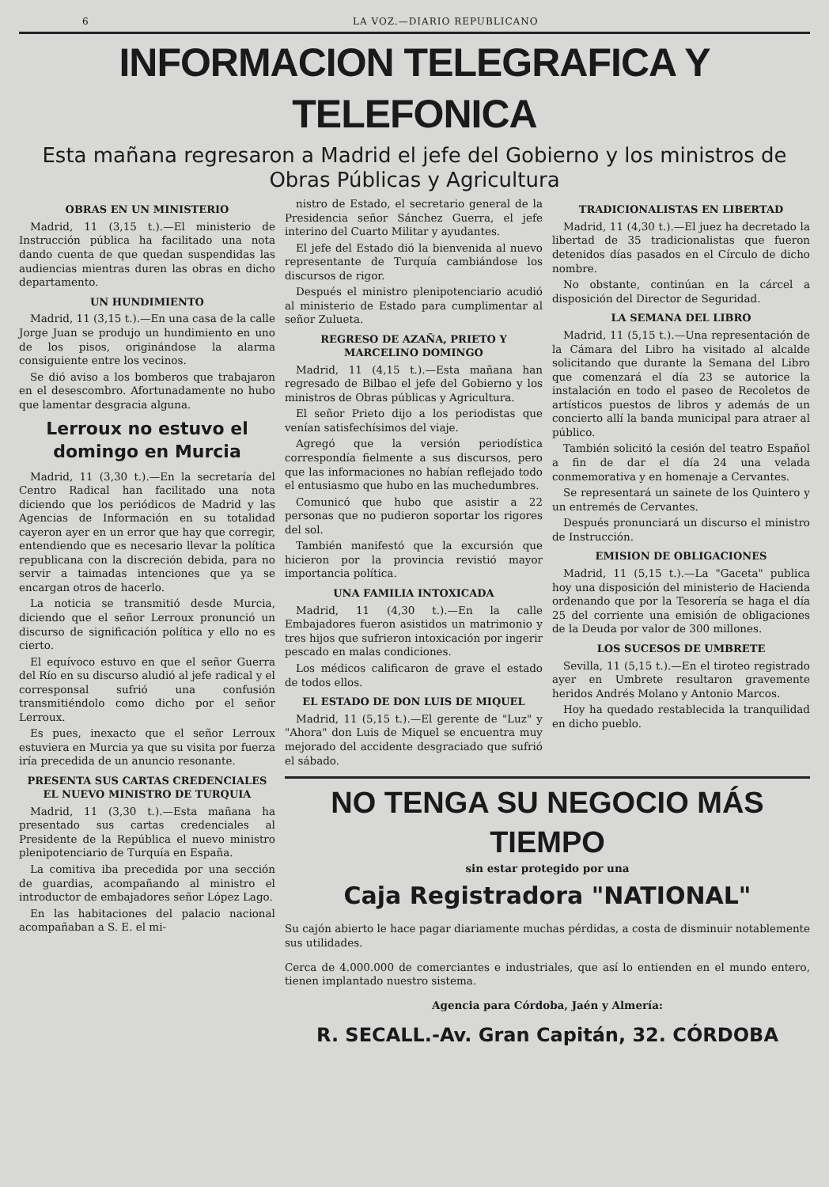6 LA VOZ.—DIARIO REPUBLICANO
INFORMACION TELEGRAFICA Y TELEFONICA
Esta mañana regresaron a Madrid el jefe del Gobierno y los ministros de Obras Públicas y Agricultura
OBRAS EN UN MINISTERIO
Madrid, 11 (3,15 t.).—El ministerio de Instrucción pública ha facilitado una nota dando cuenta de que quedan suspendidas las audiencias mientras duren las obras en dicho departamento.
UN HUNDIMIENTO
Madrid, 11 (3,15 t.).—En una casa de la calle Jorge Juan se produjo un hundimiento en uno de los pisos, originándose la alarma consiguiente entre los vecinos.
Se dió aviso a los bomberos que trabajaron en el desescombro. Afortunadamente no hubo que lamentar desgracia alguna.
Lerroux no estuvo el domingo en Murcia
Madrid, 11 (3,30 t.).—En la secretaría del Centro Radical han facilitado una nota diciendo que los periódicos de Madrid y las Agencias de Información en su totalidad cayeron ayer en un error que hay que corregir, entendiendo que es necesario llevar la política republicana con la discreción debida, para no servir a taimadas intenciones que ya se encargan otros de hacerlo.
La noticia se transmitió desde Murcia, diciendo que el señor Lerroux pronunció un discurso de significación política y ello no es cierto.
El equívoco estuvo en que el señor Guerra del Río en su discurso aludió al jefe radical y el corresponsal sufrió una confusión transmitiéndolo como dicho por el señor Lerroux.
Es pues, inexacto que el señor Lerroux estuviera en Murcia ya que su visita por fuerza iría precedida de un anuncio resonante.
PRESENTA SUS CARTAS CREDENCIALES EL NUEVO MINISTRO DE TURQUIA
Madrid, 11 (3,30 t.).—Esta mañana ha presentado sus cartas credenciales al Presidente de la República el nuevo ministro plenipotenciario de Turquía en España.
La comitiva iba precedida por una sección de guardias, acompañando al ministro el introductor de embajadores señor López Lago.
En las habitaciones del palacio nacional acompañaban a S. E. el mi-
nistro de Estado, el secretario general de la Presidencia señor Sánchez Guerra, el jefe interino del Cuarto Militar y ayudantes.
El jefe del Estado dió la bienvenida al nuevo representante de Turquía cambiándose los discursos de rigor.
Después el ministro plenipotenciario acudió al ministerio de Estado para cumplimentar al señor Zulueta.
REGRESO DE AZAÑA, PRIETO Y MARCELINO DOMINGO
Madrid, 11 (4,15 t.).—Esta mañana han regresado de Bilbao el jefe del Gobierno y los ministros de Obras públicas y Agricultura.
El señor Prieto dijo a los periodistas que venían satisfechísimos del viaje.
Agregó que la versión periodística correspondía fielmente a sus discursos, pero que las informaciones no habían reflejado todo el entusiasmo que hubo en las muchedumbres.
Comunicó que hubo que asistir a 22 personas que no pudieron soportar los rigores del sol.
También manifestó que la excursión que hicieron por la provincia revistió mayor importancia política.
UNA FAMILIA INTOXICADA
Madrid, 11 (4,30 t.).—En la calle Embajadores fueron asistidos un matrimonio y tres hijos que sufrieron intoxicación por ingerir pescado en malas condiciones.
Los médicos calificaron de grave el estado de todos ellos.
EL ESTADO DE DON LUIS DE MIQUEL
Madrid, 11 (5,15 t.).—El gerente de "Luz" y "Ahora" don Luis de Miquel se encuentra muy mejorado del accidente desgraciado que sufrió el sábado.
TRADICIONALISTAS EN LIBERTAD
Madrid, 11 (4,30 t.).—El juez ha decretado la libertad de 35 tradicionalistas que fueron detenidos días pasados en el Círculo de dicho nombre.
No obstante, continúan en la cárcel a disposición del Director de Seguridad.
LA SEMANA DEL LIBRO
Madrid, 11 (5,15 t.).—Una representación de la Cámara del Libro ha visitado al alcalde solicitando que durante la Semana del Libro que comenzará el día 23 se autorice la instalación en todo el paseo de Recoletos de artísticos puestos de libros y además de un concierto allí la banda municipal para atraer al público.
También solicitó la cesión del teatro Español a fin de dar el día 24 una velada conmemorativa y en homenaje a Cervantes.
Se representará un sainete de los Quintero y un entremés de Cervantes.
Después pronunciará un discurso el ministro de Instrucción.
EMISION DE OBLIGACIONES
Madrid, 11 (5,15 t.).—La "Gaceta" publica hoy una disposición del ministerio de Hacienda ordenando que por la Tesorería se haga el día 25 del corriente una emisión de obligaciones de la Deuda por valor de 300 millones.
LOS SUCESOS DE UMBRETE
Sevilla, 11 (5,15 t.).—En el tiroteo registrado ayer en Umbrete resultaron gravemente heridos Andrés Molano y Antonio Marcos.
Hoy ha quedado restablecida la tranquilidad en dicho pueblo.
NO TENGA SU NEGOCIO MÁS TIEMPO
sin estar protegido por una
Caja Registradora "NATIONAL"
Su cajón abierto le hace pagar diariamente muchas pérdidas, a costa de disminuir notablemente sus utilidades.
Cerca de 4.000.000 de comerciantes e industriales, que así lo entienden en el mundo entero, tienen implantado nuestro sistema.
Agencia para Córdoba, Jaén y Almería:
R. SECALL.-Av. Gran Capitán, 32. CÓRDOBA